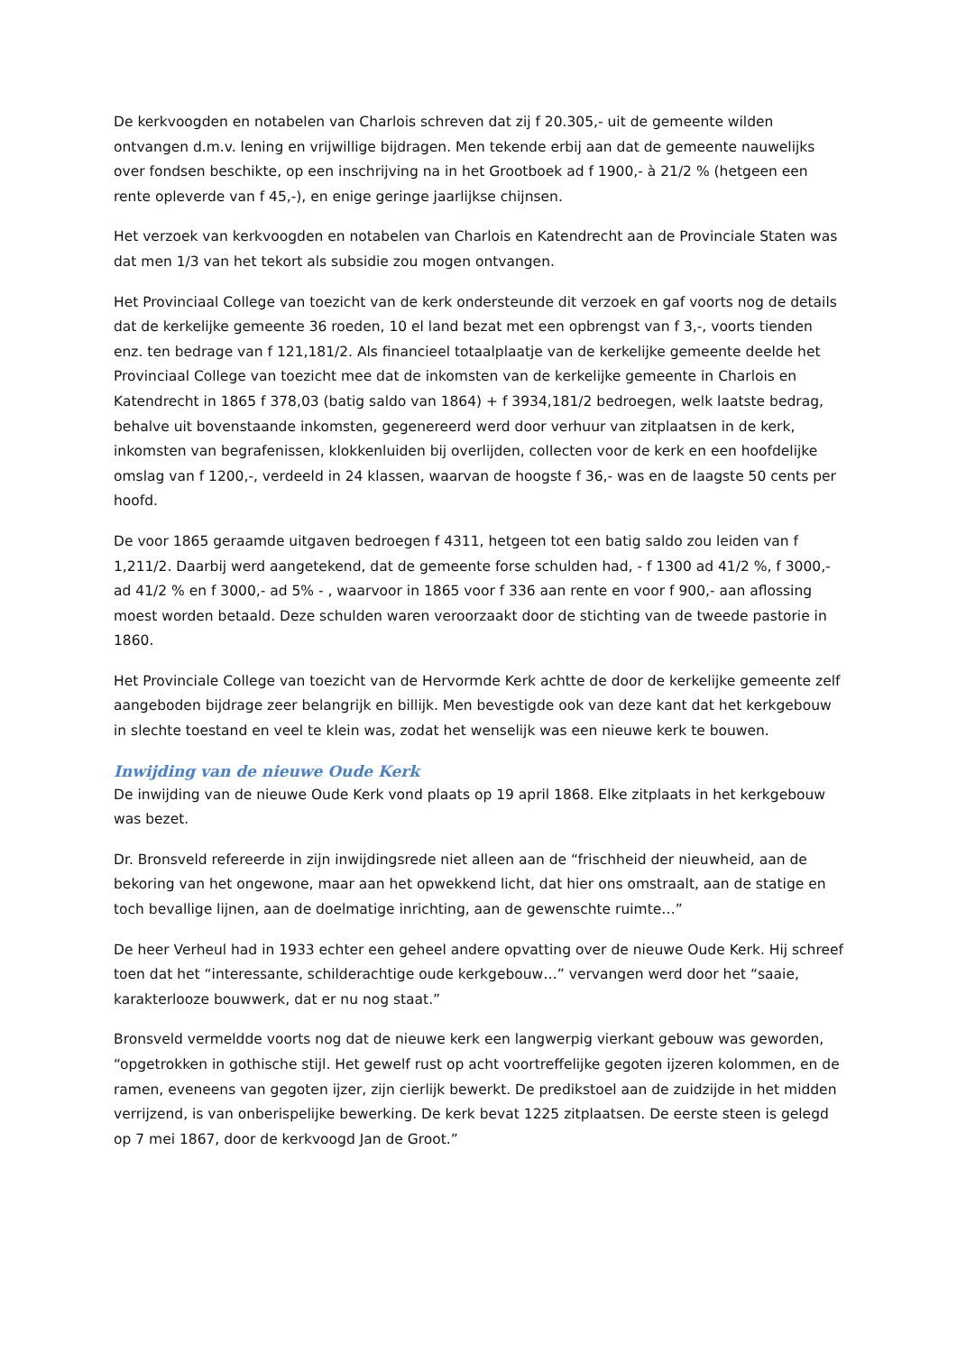De kerkvoogden en notabelen van Charlois schreven dat zij f 20.305,- uit de gemeente wilden ontvangen d.m.v. lening en vrijwillige bijdragen. Men tekende erbij aan dat de gemeente nauwelijks over fondsen beschikte, op een inschrijving na in het Grootboek ad f 1900,- à 21/2 % (hetgeen een rente opleverde van f 45,-), en enige geringe jaarlijkse chijnsen.
Het verzoek van kerkvoogden en notabelen van Charlois en Katendrecht aan de Provinciale Staten was dat men 1/3 van het tekort als subsidie zou mogen ontvangen.
Het Provinciaal College van toezicht van de kerk ondersteunde dit verzoek en gaf voorts nog de details dat de kerkelijke gemeente 36 roeden, 10 el land bezat met een opbrengst van f 3,-, voorts tienden enz. ten bedrage van f 121,181/2. Als financieel totaalplaatje van de kerkelijke gemeente deelde het Provinciaal College van toezicht mee dat de inkomsten van de kerkelijke gemeente in Charlois en Katendrecht in 1865 f 378,03 (batig saldo van 1864) + f 3934,181/2 bedroegen, welk laatste bedrag, behalve uit bovenstaande inkomsten, gegenereerd werd door verhuur van zitplaatsen in de kerk, inkomsten van begrafenissen, klokkenluiden bij overlijden, collecten voor de kerk en een hoofdelijke omslag van f 1200,-, verdeeld in 24 klassen, waarvan de hoogste f 36,- was en de laagste 50 cents per hoofd.
De voor 1865 geraamde uitgaven bedroegen f 4311, hetgeen tot een batig saldo zou leiden van f 1,211/2. Daarbij werd aangetekend, dat de gemeente forse schulden had, - f 1300 ad 41/2 %, f 3000,- ad 41/2 % en f 3000,- ad 5% - , waarvoor in 1865 voor f 336 aan rente en voor f 900,- aan aflossing moest worden betaald. Deze schulden waren veroorzaakt door de stichting van de tweede pastorie in 1860.
Het Provinciale College van toezicht van de Hervormde Kerk achtte de door de kerkelijke gemeente zelf aangeboden bijdrage zeer belangrijk en billijk. Men bevestigde ook van deze kant dat het kerkgebouw in slechte toestand en veel te klein was, zodat het wenselijk was een nieuwe kerk te bouwen.
Inwijding van de nieuwe Oude Kerk
De inwijding van de nieuwe Oude Kerk vond plaats op 19 april 1868. Elke zitplaats in het kerkgebouw was bezet.
Dr. Bronsveld refereerde in zijn inwijdingsrede niet alleen aan de “frischheid der nieuwheid, aan de bekoring van het ongewone, maar aan het opwekkend licht, dat hier ons omstraalt, aan de statige en toch bevallige lijnen, aan de doelmatige inrichting, aan de gewenschte ruimte…”
De heer Verheul had in 1933 echter een geheel andere opvatting over de nieuwe Oude Kerk. Hij schreef toen dat het “interessante, schilderachtige oude kerkgebouw…” vervangen werd door het “saaie, karakterlooze bouwwerk, dat er nu nog staat.”
Bronsveld vermeldde voorts nog dat de nieuwe kerk een langwerpig vierkant gebouw was geworden, “opgetrokken in gothische stijl. Het gewelf rust op acht voortreffelijke gegoten ijzeren kolommen, en de ramen, eveneens van gegoten ijzer, zijn cierlijk bewerkt. De predikstoel aan de zuidzijde in het midden verrijzend, is van onberispelijke bewerking. De kerk bevat 1225 zitplaatsen. De eerste steen is gelegd op 7 mei 1867, door de kerkvoogd Jan de Groot.”